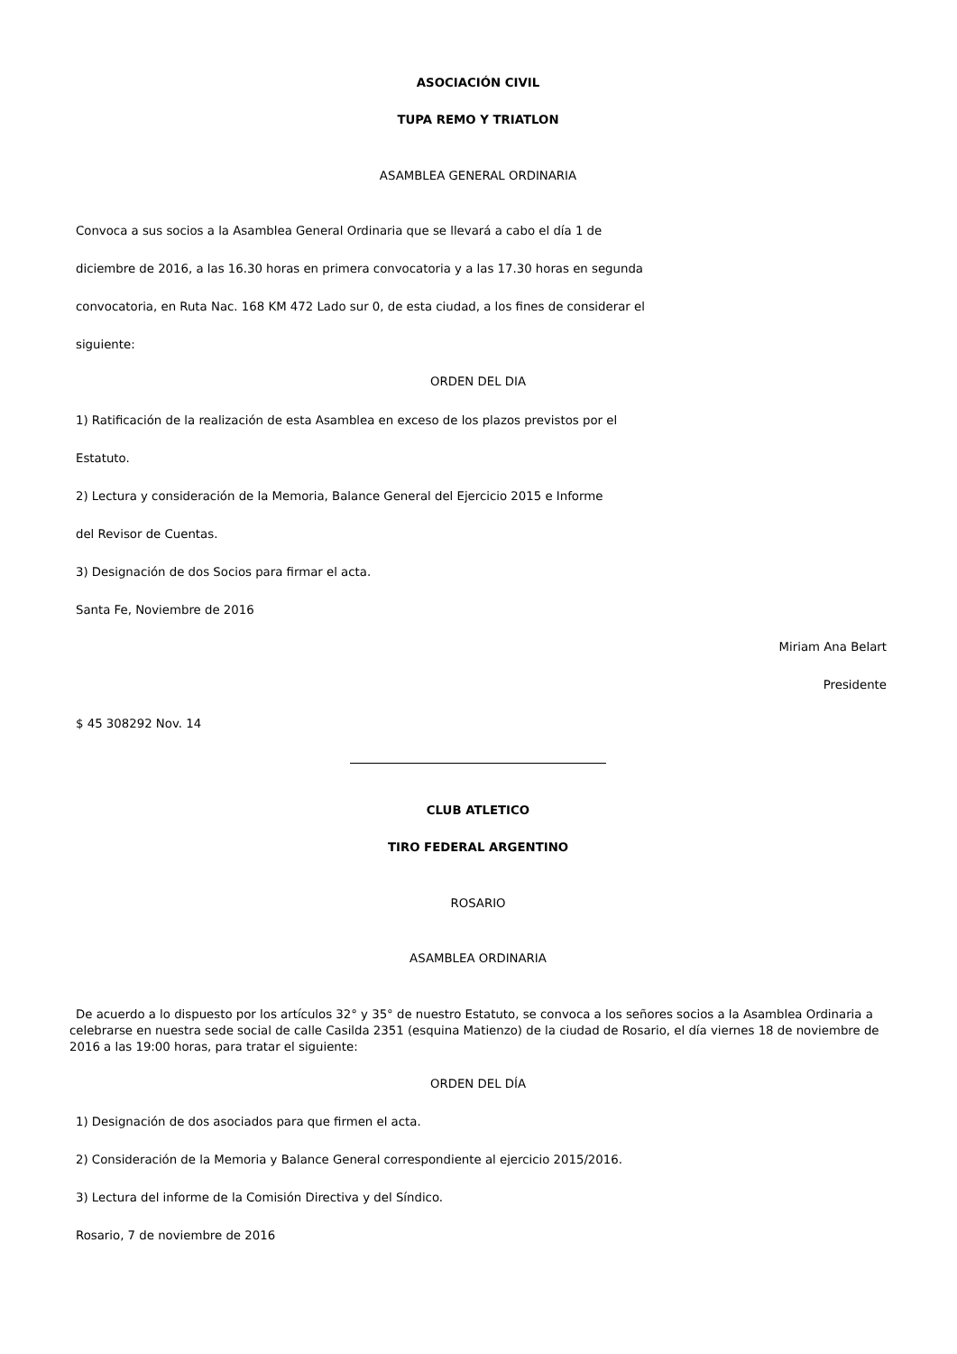ASOCIACIÓN CIVIL
TUPA REMO Y TRIATLON
ASAMBLEA GENERAL ORDINARIA
Convoca a sus socios a la Asamblea General Ordinaria que se llevará a cabo el día 1 de
diciembre de 2016, a las 16.30 horas en primera convocatoria y a las 17.30 horas en segunda
convocatoria, en Ruta Nac. 168 KM 472 Lado sur 0, de esta ciudad, a los fines de considerar el
siguiente:
ORDEN DEL DIA
1) Ratificación de la realización de esta Asamblea en exceso de los plazos previstos por el
Estatuto.
2) Lectura y consideración de la Memoria, Balance General del Ejercicio 2015 e Informe
del Revisor de Cuentas.
3) Designación de dos Socios para firmar el acta.
Santa Fe, Noviembre de 2016
Miriam Ana Belart
Presidente
$ 45 308292 Nov. 14
CLUB ATLETICO
TIRO FEDERAL ARGENTINO
ROSARIO
ASAMBLEA ORDINARIA
De acuerdo a lo dispuesto por los artículos 32° y 35° de nuestro Estatuto, se convoca a los señores socios a la Asamblea Ordinaria a celebrarse en nuestra sede social de calle Casilda 2351 (esquina Matienzo) de la ciudad de Rosario, el día viernes 18 de noviembre de 2016 a las 19:00 horas, para tratar el siguiente:
ORDEN DEL DÍA
1) Designación de dos asociados para que firmen el acta.
2) Consideración de la Memoria y Balance General correspondiente al ejercicio 2015/2016.
3) Lectura del informe de la Comisión Directiva y del Síndico.
Rosario, 7 de noviembre de 2016